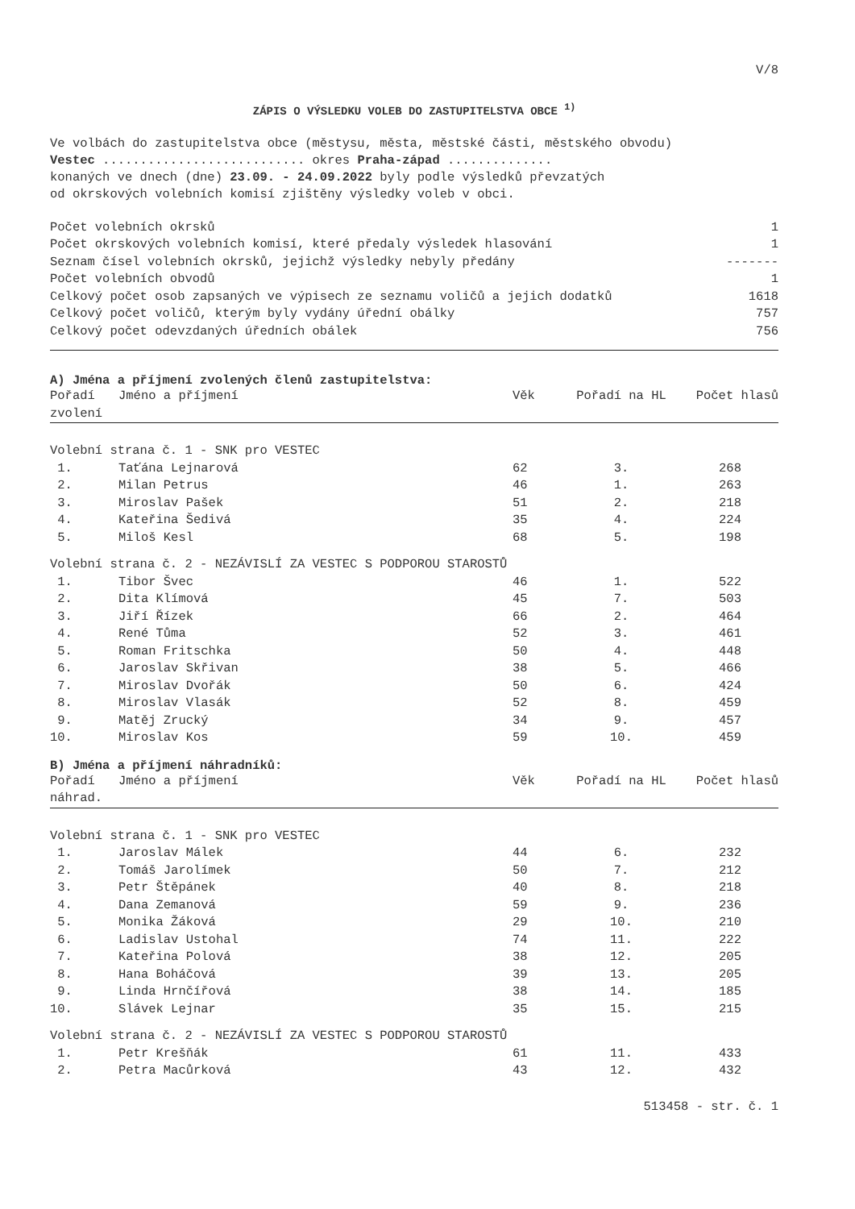V/8
ZÁPIS O VÝSLEDKU VOLEB DO ZASTUPITELSTVA OBCE <sup>1)</sup>
Ve volbách do zastupitelstva obce (městysu, města, městské části, městského obvodu)
Vestec ........................... okres Praha-západ ..............
konaných ve dnech (dne) 23.09. - 24.09.2022 byly podle výsledků převzatých
od okrskových volebních komisí zjištěny výsledky voleb v obci.
| Počet volebních okrsků | 1 |
| Počet okrskových volebních komisí, které předaly výsledek hlasování | 1 |
| Seznam čísel volebních okrsků, jejichž výsledky nebyly předány | ------- |
| Počet volebních obvodů | 1 |
| Celkový počet osob zapsaných ve výpisech ze seznamu voličů a jejich dodatků | 1618 |
| Celkový počet voličů, kterým byly vydány úřední obálky | 757 |
| Celkový počet odevzdaných úředních obálek | 756 |
A) Jména a příjmení zvolených členů zastupitelstva:
| Pořadí zvolení | Jméno a příjmení | Věk | Pořadí na HL | Počet hlasů |
| --- | --- | --- | --- | --- |
| Volební strana č. 1 - SNK pro VESTEC | | | | |
| 1. | Taťána Lejnarová | 62 | 3. | 268 |
| 2. | Milan Petrus | 46 | 1. | 263 |
| 3. | Miroslav Pašek | 51 | 2. | 218 |
| 4. | Kateřina Šedivá | 35 | 4. | 224 |
| 5. | Miloš Kesl | 68 | 5. | 198 |
| Volební strana č. 2 - NEZÁVISLÍ ZA VESTEC S PODPOROU STAROSTŮ | | | | |
| 1. | Tibor Švec | 46 | 1. | 522 |
| 2. | Dita Klímová | 45 | 7. | 503 |
| 3. | Jiří Řízek | 66 | 2. | 464 |
| 4. | René Tůma | 52 | 3. | 461 |
| 5. | Roman Fritschka | 50 | 4. | 448 |
| 6. | Jaroslav Skřivan | 38 | 5. | 466 |
| 7. | Miroslav Dvořák | 50 | 6. | 424 |
| 8. | Miroslav Vlasák | 52 | 8. | 459 |
| 9. | Matěj Zrucký | 34 | 9. | 457 |
| 10. | Miroslav Kos | 59 | 10. | 459 |
B) Jména a příjmení náhradníků:
| Pořadí náhrad. | Jméno a příjmení | Věk | Pořadí na HL | Počet hlasů |
| --- | --- | --- | --- | --- |
| Volební strana č. 1 - SNK pro VESTEC | | | | |
| 1. | Jaroslav Málek | 44 | 6. | 232 |
| 2. | Tomáš Jarolímek | 50 | 7. | 212 |
| 3. | Petr Štěpánek | 40 | 8. | 218 |
| 4. | Dana Zemanová | 59 | 9. | 236 |
| 5. | Monika Žáková | 29 | 10. | 210 |
| 6. | Ladislav Ustohal | 74 | 11. | 222 |
| 7. | Kateřina Polová | 38 | 12. | 205 |
| 8. | Hana Boháčová | 39 | 13. | 205 |
| 9. | Linda Hrnčířová | 38 | 14. | 185 |
| 10. | Slávek Lejnar | 35 | 15. | 215 |
| Volební strana č. 2 - NEZÁVISLÍ ZA VESTEC S PODPOROU STAROSTŮ | | | | |
| 1. | Petr Krešňák | 61 | 11. | 433 |
| 2. | Petra Macůrková | 43 | 12. | 432 |
513458 - str. č. 1